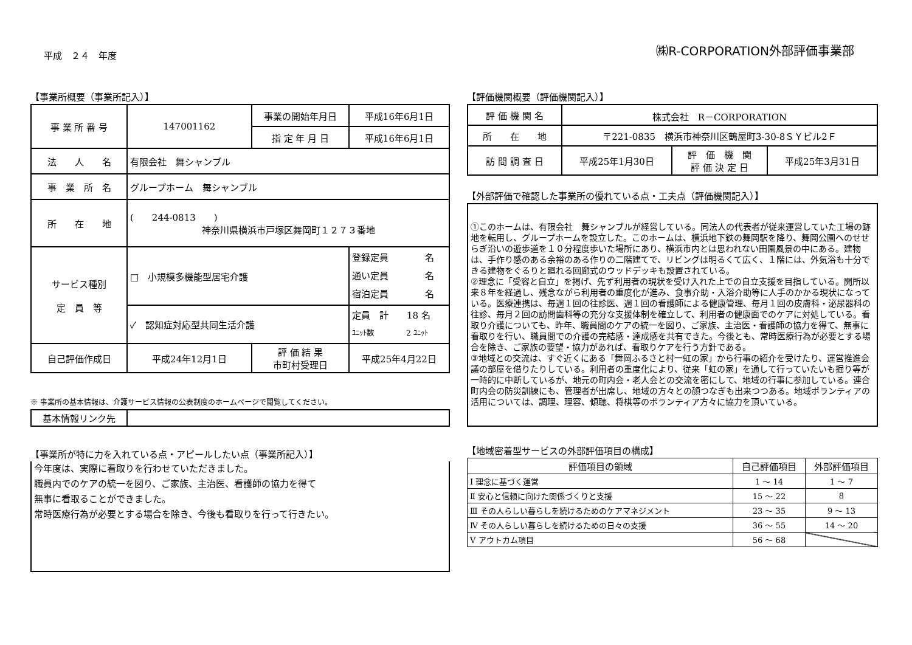平成　２４　年度
㈱R-CORPORATION外部評価事業部
【事業所概要（事業所記入）】
| 事 業 所 番 号 | 147001162 | 事業の開始年月日 | 平成16年6月1日 |
| | | 指 定 年 月 日 | 平成16年6月1日 |
| 法 人 名 | 有限会社 舞シャンブル | | |
| 事 業 所 名 | グループホーム 舞シャンブル | | |
| 所 在 地 | ( 244-0813 ) 神奈川県横浜市戸塚区舞岡町１２７３番地 | | |
| サービス種別 定 員 等 | □ 小規模多機能型居宅介護 | | 登録定員 名 通い定員 名 宿泊定員 名 |
| | ✓ 認知症対応型共同生活介護 | | 定員 計 18 名 ﾕﾆｯﾄ数 2 ﾕﾆｯﾄ |
| 自己評価作成日 | 平成24年12月1日 | 評 価 結 果 市町村受理日 | 平成25年4月22日 |
※ 事業所の基本情報は、介護サービス情報の公表制度のホームページで閲覧してください。
| 基本情報リンク先 | |
【事業所が特に力を入れている点・アピールしたい点（事業所記入）】
今年度は、実際に看取りを行わせていただきました。
職員内でのケアの統一を図り、ご家族、主治医、看護師の協力を得て
無事に看取ることができました。
常時医療行為が必要とする場合を除き、今後も看取りを行って行きたい。
【評価機関概要（評価機関記入）】
| 評 価 機 関 名 | 株式会社 R－CORPORATION | | |
| 所 在 地 | 〒221-0835 横浜市神奈川区鶴屋町3-30-8ＳＹビル2Ｆ | | |
| 訪 問 調 査 日 | 平成25年1月30日 | 評 価 機 関 評 価 決 定 日 | 平成25年3月31日 |
【外部評価で確認した事業所の優れている点・工夫点（評価機関記入）】
①このホームは、有限会社　舞シャンブルが経営している。同法人の代表者が従来運営していた工場の跡地を転用し、グループホームを設立した。このホームは、横浜地下鉄の舞岡駅を降り、舞岡公園へのせせらぎ沿いの遊歩道を１０分程度歩いた場所にあり、横浜市内とは思われない田園風景の中にある。建物は、手作り感のある余裕のある作りの二階建てで、リビングは明るくて広く、１階には、外気浴も十分できる建物をぐるりと廻れる回廊式のウッドデッキも設置されている。
②理念に「受容と自立」を掲げ、先ず利用者の現状を受け入れた上での自立支援を目指している。開所以来８年を経過し、残念ながら利用者の重度化が進み、食事介助・入浴介助等に人手のかかる現状になっている。医療連携は、毎週１回の往診医、週１回の看護師による健康管理、毎月１回の皮膚科・泌尿器科の往診、毎月２回の訪問歯科等の充分な支援体制を確立して、利用者の健康面でのケアに対処している。看取り介護についても、昨年、職員間のケアの統一を図り、ご家族、主治医・看護師の協力を得て、無事に看取りを行い、職員間での介護の完結感・達成感を共有できた。今後とも、常時医療行為が必要とする場合を除き、ご家族の要望・協力があれば、看取りケアを行う方針である。
③地域との交流は、すぐ近くにある「舞岡ふるさと村一虹の家」から行事の紹介を受けたり、運営推進会議の部屋を借りたりしている。利用者の重度化により、従来「虹の家」を通して行っていたいも掘り等が一時的に中断しているが、地元の町内会・老人会との交流を密にして、地域の行事に参加している。連合町内会の防災訓練にも、管理者が出席し、地域の方々との顔つなぎも出来つつある。地域ボランティアの活用については、調理、理容、傾聴、将棋等のボランティア方々に協力を頂いている。
【地域密着型サービスの外部評価項目の構成】
| 評価項目の領域 | 自己評価項目 | 外部評価項目 |
| --- | --- | --- |
| Ⅰ 理念に基づく運営 | 1 ～ 14 | 1 ～ 7 |
| Ⅱ 安心と信頼に向けた関係づくりと支援 | 15 ～ 22 | 8 |
| Ⅲ その人らしい暮らしを続けるためのケアマネジメント | 23 ～ 35 | 9 ～ 13 |
| Ⅳ その人らしい暮らしを続けるための日々の支援 | 36 ～ 55 | 14 ～ 20 |
| Ⅴ アウトカム項目 | 56 ～ 68 | |